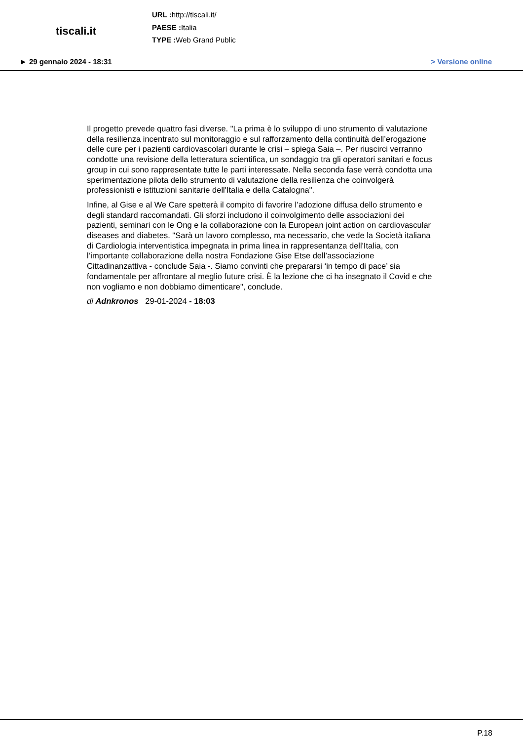tiscali.it
URL : http://tiscali.it/
PAESE : Italia
TYPE : Web Grand Public
► 29 gennaio 2024 - 18:31 > Versione online
Il progetto prevede quattro fasi diverse. "La prima è lo sviluppo di uno strumento di valutazione della resilienza incentrato sul monitoraggio e sul rafforzamento della continuità dell’erogazione delle cure per i pazienti cardiovascolari durante le crisi – spiega Saia –. Per riuscirci verranno condotte una revisione della letteratura scientifica, un sondaggio tra gli operatori sanitari e focus group in cui sono rappresentate tutte le parti interessate. Nella seconda fase verrà condotta una sperimentazione pilota dello strumento di valutazione della resilienza che coinvolgerà professionisti e istituzioni sanitarie dell'Italia e della Catalogna".
Infine, al Gise e al We Care spetterà il compito di favorire l’adozione diffusa dello strumento e degli standard raccomandati. Gli sforzi includono il coinvolgimento delle associazioni dei pazienti, seminari con le Ong e la collaborazione con la European joint action on cardiovascular diseases and diabetes. "Sarà un lavoro complesso, ma necessario, che vede la Società italiana di Cardiologia interventistica impegnata in prima linea in rappresentanza dell'Italia, con l’importante collaborazione della nostra Fondazione Gise Etse dell’associazione Cittadinanzattiva - conclude Saia -. Siamo convinti che prepararsi ‘in tempo di pace’ sia fondamentale per affrontare al meglio future crisi. È la lezione che ci ha insegnato il Covid e che non vogliamo e non dobbiamo dimenticare", conclude.
di Adnkronos 29-01-2024 - 18:03
P.18